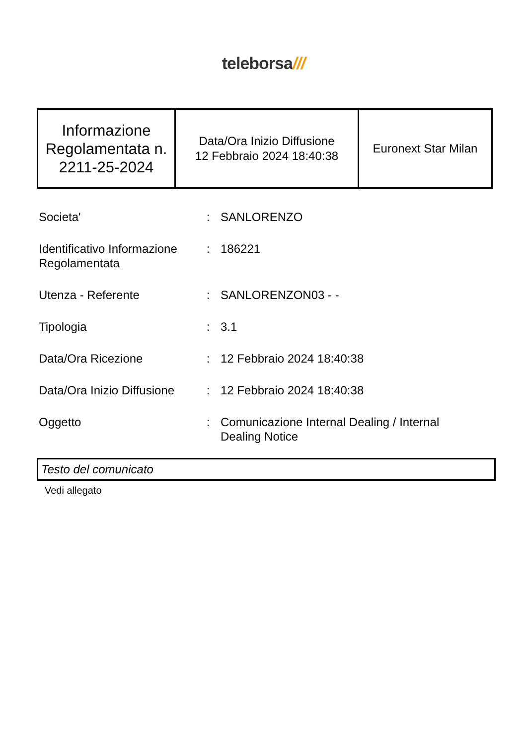teleborsa///
| Informazione Regolamentata n. 2211-25-2024 | Data/Ora Inizio Diffusione 12 Febbraio 2024 18:40:38 | Euronext Star Milan |
| Societa' | : | SANLORENZO |
| Identificativo Informazione Regolamentata | : | 186221 |
| Utenza - Referente | : | SANLORENZON03 - - |
| Tipologia | : | 3.1 |
| Data/Ora Ricezione | : | 12 Febbraio 2024 18:40:38 |
| Data/Ora Inizio Diffusione | : | 12 Febbraio 2024 18:40:38 |
| Oggetto | : | Comunicazione Internal Dealing / Internal Dealing Notice |
Testo del comunicato
Vedi allegato